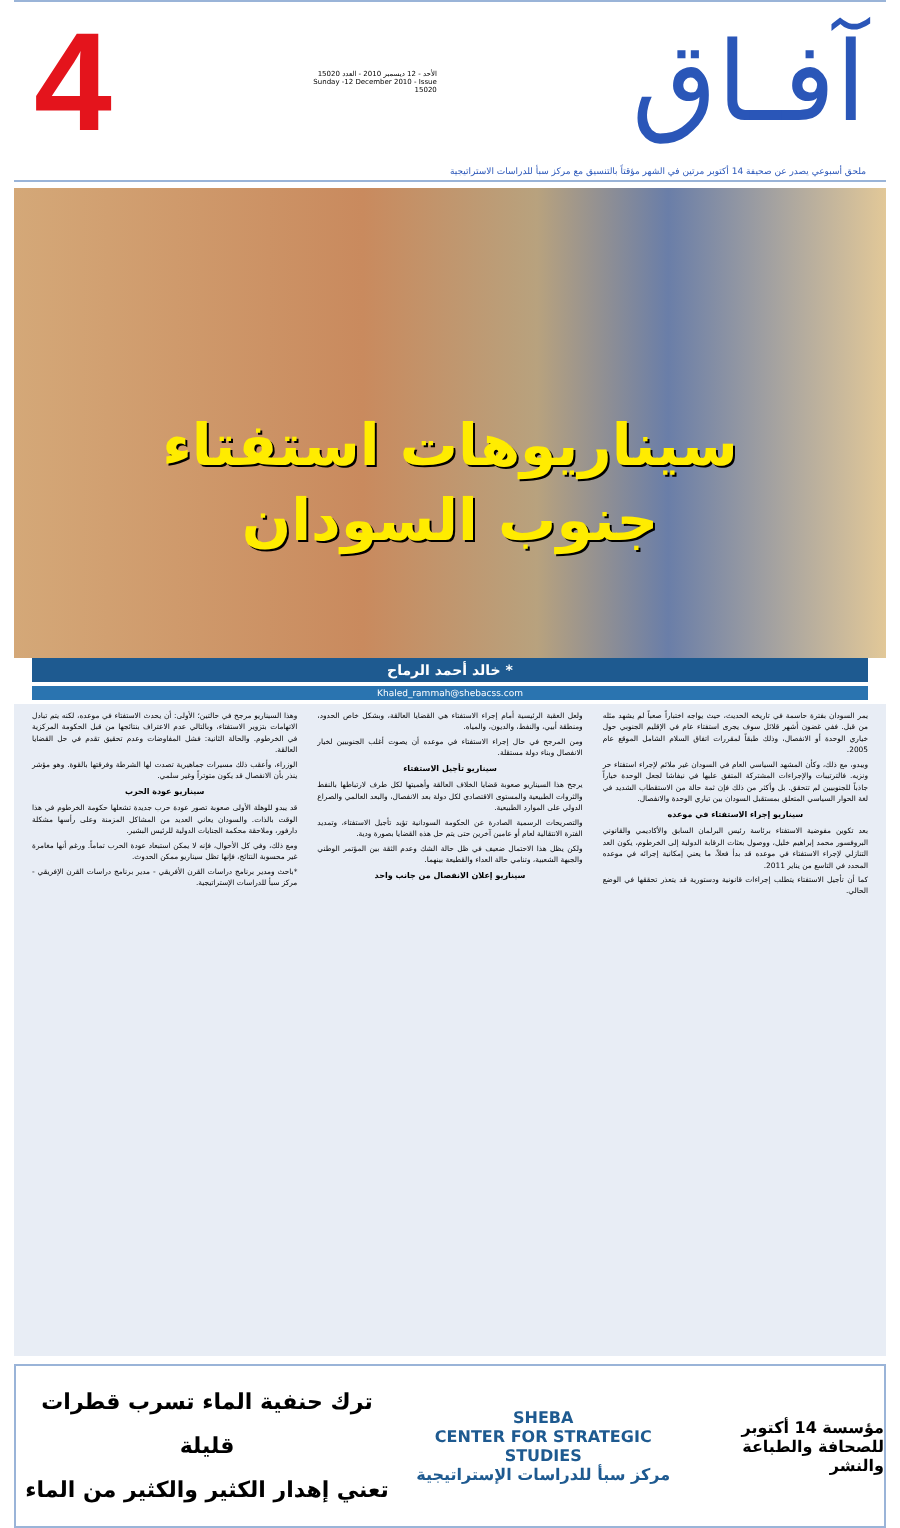آفـاق
الأحد - 12 ديسمبر 2010 - العدد 15020
Sunday -12 December 2010 - Issue 15020
4
ملحق أسبوعي يصدر عن صحيفة 14 أكتوبر مرتين في الشهر مؤقتاً بالتنسيق مع مركز سبأ للدراسات الاستراتيجية
سيناريوهات استفتاء
جنوب السودان
خالد أحمد الرماح *
Khaled_rammah@shebacss.com
يمر السودان بفترة حاسمة في تاريخه الحديث، حيث يواجه اختباراً صعباً لم يشهد مثله من قبل. ففي غضون أشهر قلائل سوف يجرى استفتاء عام في الإقليم الجنوبي حول خياري الوحدة أو الانفصال، وذلك طبقاً لمقررات اتفاق السلام الشامل الموقع عام 2005.
ويبدو، مع ذلك، وكأن المشهد السياسي العام في السودان غير ملائم لإجراء استفتاء حر ونزيه. فالترتيبات والإجراءات المشتركة المتفق عليها في نيفاشا لجعل الوحدة خياراً جاذباً للجنوبيين لم تتحقق. بل وأكثر من ذلك فإن ثمة حالة من الاستقطاب الشديد في لغة الحوار السياسي المتعلق بمستقبل السودان بين تياري الوحدة والانفصال.
سيناريو إجراء الاستفتاء في موعده
بعد تكوين مفوضية الاستفتاء برئاسة رئيس البرلمان السابق والأكاديمي والقانوني البروفسور محمد إبراهيم خليل، ووصول بعثات الرقابة الدولية إلى الخرطوم، يكون العد التنازلي لإجراء الاستفتاء في موعده قد بدأ فعلاً، ما يعني إمكانية إجرائه في موعده المحدد في التاسع من يناير 2011.
كما أن تأجيل الاستفتاء يتطلب إجراءات قانونية ودستورية قد يتعذر تحققها في الوضع الحالي.
ولعل العقبة الرئيسية أمام إجراء الاستفتاء هي القضايا العالقة، وبشكل خاص الحدود، ومنطقة أبيي، والنفط، والديون، والمياه.
ومن المرجح في حال إجراء الاستفتاء في موعده أن يصوت أغلب الجنوبيين لخيار الانفصال وبناء دولة مستقلة.
سيناريو تأجيل الاستفتاء
يرجح هذا السيناريو صعوبة قضايا الخلاف العالقة وأهميتها لكل طرف لارتباطها بالنفط والثروات الطبيعية والمستوى الاقتصادي لكل دولة بعد الانفصال، والبعد العالمي والصراع الدولي على الموارد الطبيعية.
والتصريحات الرسمية الصادرة عن الحكومة السودانية تؤيد تأجيل الاستفتاء، وتمديد الفترة الانتقالية لعام أو عامين آخرين حتى يتم حل هذه القضايا بصورة ودية.
ولكن يظل هذا الاحتمال ضعيف في ظل حالة الشك وعدم الثقة بين المؤتمر الوطني والجبهة الشعبية، وتنامي حالة العداء والقطيعة بينهما.
سيناريو إعلان الانفصال من جانب واحد
وهذا السيناريو مرجح في حالتين؛ الأولى: أن يحدث الاستفتاء في موعده، لكنه يتم تبادل الاتهامات بتزوير الاستفتاء، وبالتالي عدم الاعتراف بنتائجها من قبل الحكومة المركزية في الخرطوم. والحالة الثانية: فشل المفاوضات وعدم تحقيق تقدم في حل القضايا العالقة.
الوزراء، وأعقب ذلك مسيرات جماهيرية تصدت لها الشرطة وفرقتها بالقوة. وهو مؤشر ينذر بأن الانفصال قد يكون متوتراً وغير سلمي.
سيناريو عودة الحرب
قد يبدو للوهلة الأولى صعوبة تصور عودة حرب جديدة تشعلها حكومة الخرطوم في هذا الوقت بالذات. والسودان يعاني العديد من المشاكل المزمنة وعلى رأسها مشكلة دارفور، وملاحقة محكمة الجنايات الدولية للرئيس البشير.
ومع ذلك، وفي كل الأحوال، فإنه لا يمكن استبعاد عودة الحرب تماماً. ورغم أنها مغامرة غير محسوبة النتائج، فإنها تظل سيناريو ممكن الحدوث.
*باحث ومدير برنامج دراسات القرن الأفريقي - مدير برنامج دراسات القرن الإفريقي - مركز سبأ للدراسات الإستراتيجية.
مؤسسة 14 أكتوبر
للصحافة والطباعة والنشر
SHEBA
CENTER FOR STRATEGIC STUDIES
مركز سبأ للدراسات الإستراتيجية
ترك حنفية الماء تسرب قطرات قليلة
تعني إهدار الكثير والكثير من الماء